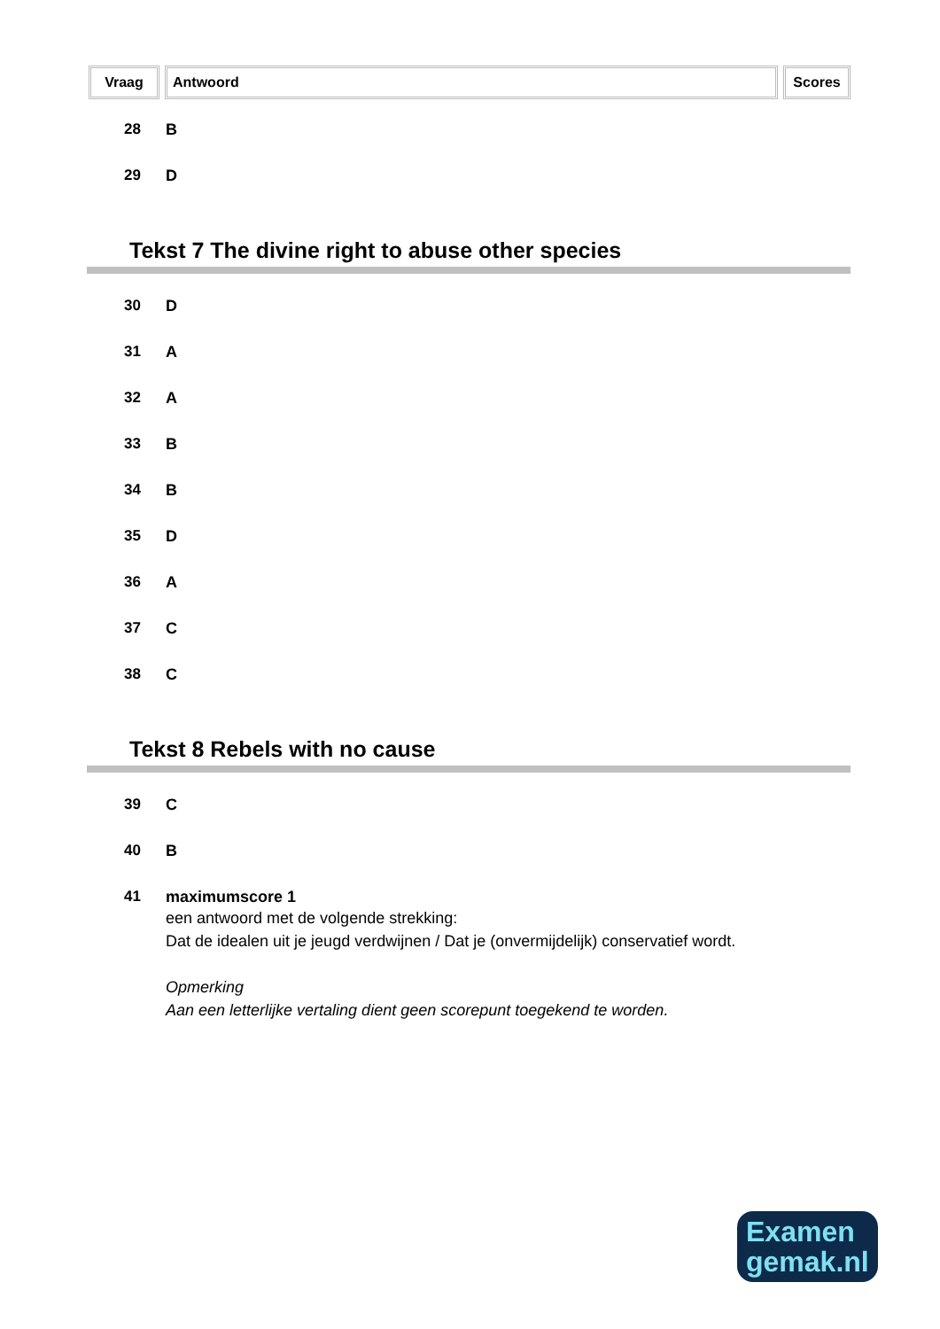Vraag Antwoord Scores
28 B
29 D
Tekst 7 The divine right to abuse other species
30 D
31 A
32 A
33 B
34 B
35 D
36 A
37 C
38 C
Tekst 8 Rebels with no cause
39 C
40 B
41 maximumscore 1
een antwoord met de volgende strekking:
Dat de idealen uit je jeugd verdwijnen / Dat je (onvermijdelijk) conservatief wordt.
Opmerking
Aan een letterlijke vertaling dient geen scorepunt toegekend te worden.
Examen
gemak.nl